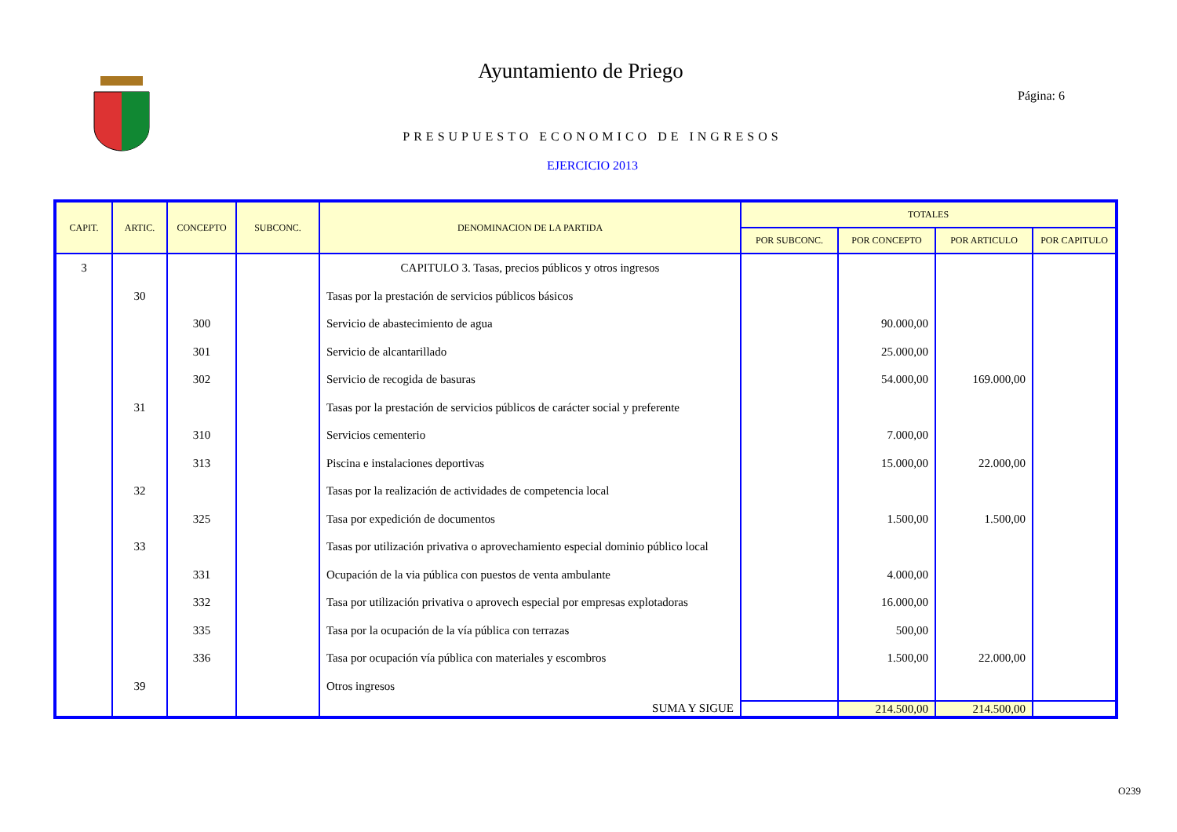Ayuntamiento de Priego
Página: 6
PRESUPUESTO ECONOMICO DE INGRESOS
EJERCICIO 2013
| CAPIT. | ARTIC. | CONCEPTO | SUBCONC. | DENOMINACION DE LA PARTIDA | TOTALES | | | |
| --- | --- | --- | --- | --- | --- | --- | --- | --- |
| | | | | | POR SUBCONC. | POR CONCEPTO | POR ARTICULO | POR CAPITULO |
| 3 | | | | CAPITULO 3. Tasas, precios públicos y otros ingresos | | | | |
| | 30 | | | Tasas por la prestación de servicios públicos básicos | | | | |
| | | 300 | | Servicio de abastecimiento de agua | | 90.000,00 | | |
| | | 301 | | Servicio de alcantarillado | | 25.000,00 | | |
| | | 302 | | Servicio de recogida de basuras | | 54.000,00 | 169.000,00 | |
| | 31 | | | Tasas por la prestación de servicios públicos de carácter social y preferente | | | | |
| | | 310 | | Servicios cementerio | | 7.000,00 | | |
| | | 313 | | Piscina e instalaciones deportivas | | 15.000,00 | 22.000,00 | |
| | 32 | | | Tasas por la realización de actividades de competencia local | | | | |
| | | 325 | | Tasa por expedición de documentos | | 1.500,00 | 1.500,00 | |
| | 33 | | | Tasas por utilización privativa o aprovechamiento especial dominio público local | | | | |
| | | 331 | | Ocupación de la via pública con puestos de venta ambulante | | 4.000,00 | | |
| | | 332 | | Tasa por utilización privativa o aprovech especial por empresas explotadoras | | 16.000,00 | | |
| | | 335 | | Tasa por la ocupación de la vía pública con terrazas | | 500,00 | | |
| | | 336 | | Tasa por ocupación vía pública con materiales y escombros | | 1.500,00 | 22.000,00 | |
| | 39 | | | Otros ingresos | | | | |
| | | | | SUMA Y SIGUE | | 214.500,00 | 214.500,00 | |
O239